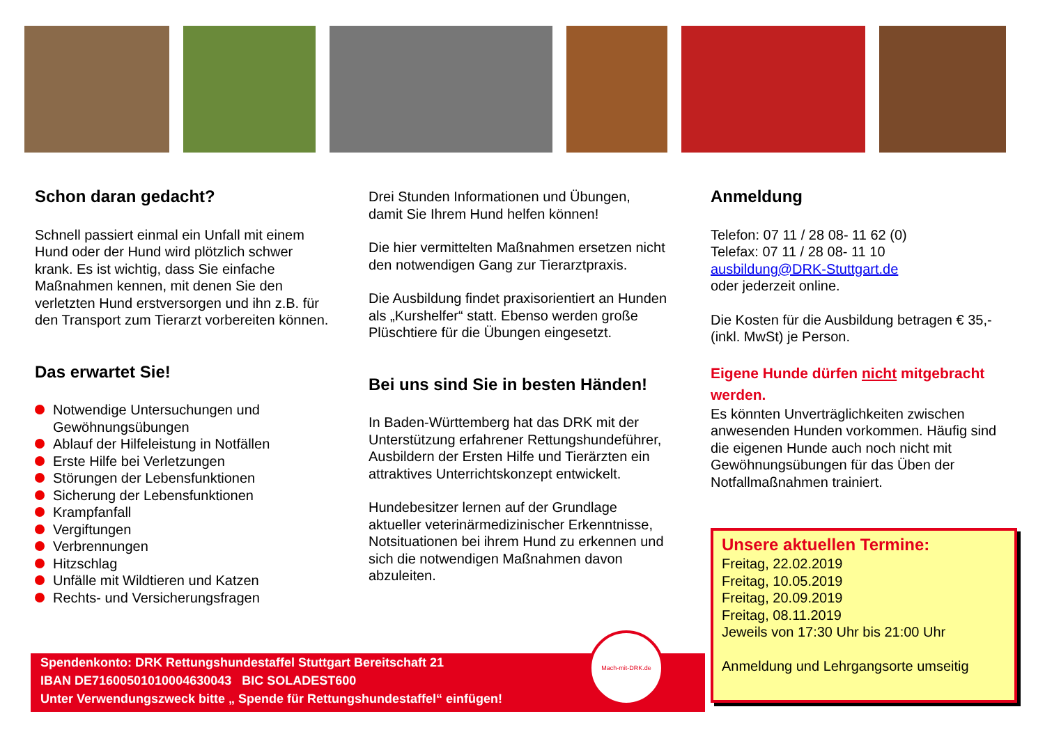Schon daran gedacht?
Schnell passiert einmal ein Unfall mit einem Hund oder der Hund wird plötzlich schwer krank. Es ist wichtig, dass Sie einfache Maßnahmen kennen, mit denen Sie den verletzten Hund erstversorgen und ihn z.B. für den Transport zum Tierarzt vorbereiten können.
Das erwartet Sie!
Notwendige Untersuchungen und Gewöhnungsübungen
Ablauf der Hilfeleistung in Notfällen
Erste Hilfe bei Verletzungen
Störungen der Lebensfunktionen
Sicherung der Lebensfunktionen
Krampfanfall
Vergiftungen
Verbrennungen
Hitzschlag
Unfälle mit Wildtieren und Katzen
Rechts- und Versicherungsfragen
Drei Stunden Informationen und Übungen, damit Sie Ihrem Hund helfen können!
Die hier vermittelten Maßnahmen ersetzen nicht den notwendigen Gang zur Tierarztpraxis.
Die Ausbildung findet praxisorientiert an Hunden als „Kurshelfer“ statt. Ebenso werden große Plüschtiere für die Übungen eingesetzt.
Bei uns sind Sie in besten Händen!
In Baden-Württemberg hat das DRK mit der Unterstützung erfahrener Rettungshundeführer, Ausbildern der Ersten Hilfe und Tierärzten ein attraktives Unterrichtskonzept entwickelt.
Hundebesitzer lernen auf der Grundlage aktueller veterinärmedizinischer Erkenntnisse, Notsituationen bei ihrem Hund zu erkennen und sich die notwendigen Maßnahmen davon abzuleiten.
Anmeldung
Telefon: 07 11 / 28 08- 11 62 (0)
Telefax: 07 11 / 28 08- 11 10
ausbildung@DRK-Stuttgart.de
oder jederzeit online.
Die Kosten für die Ausbildung betragen € 35,- (inkl. MwSt) je Person.
Eigene Hunde dürfen nicht mitgebracht werden.
Es könnten Unverträglichkeiten zwischen anwesenden Hunden vorkommen. Häufig sind die eigenen Hunde auch noch nicht mit Gewöhnungsübungen für das Üben der Notfallmaßnahmen trainiert.
Unsere aktuellen Termine:
Freitag, 22.02.2019
Freitag, 10.05.2019
Freitag, 20.09.2019
Freitag, 08.11.2019
Jeweils von 17:30 Uhr bis 21:00 Uhr
Anmeldung und Lehrgangsorte umseitig
Spendenkonto: DRK Rettungshundestaffel Stuttgart Bereitschaft 21
IBAN DE71600501010004630043 BIC SOLADEST600
Unter Verwendungszweck bitte „ Spende für Rettungshundestaffel“ einfügen!
Mach-mit-DRK.de